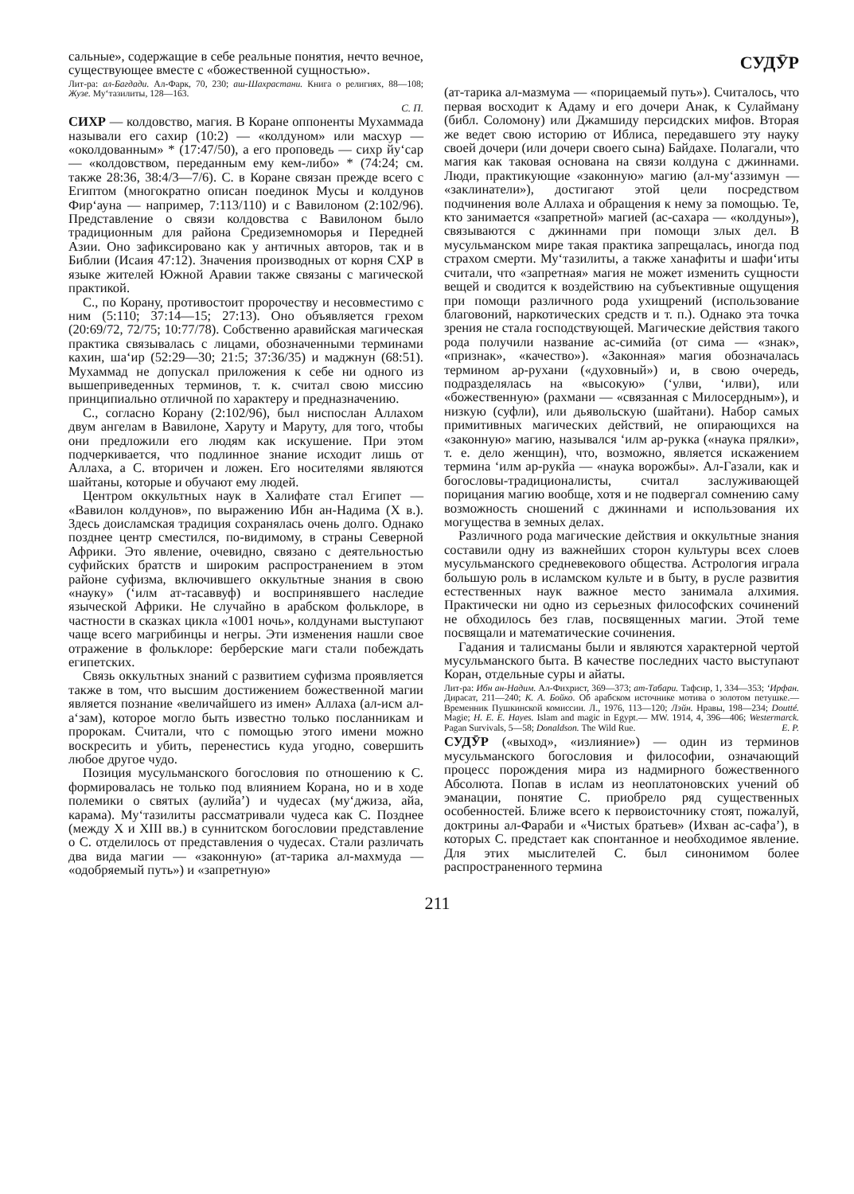сальные», содержащие в себе реальные понятия, нечто вечное, существующее вместе с «божественной сущностью».
Лит-ра: ал-Багдади. Ал-Фарк, 70, 230; аш-Шахрастани. Книга о религиях, 88—108; Жузе. Му‘тазилиты, 128—163.
С. П.
СИХР — колдовство, магия. В Коране оппоненты Мухаммада называли его сахир (10:2) — «колдуном» или масхур — «околдованным» * (17:47/50), а его проповедь — сихр йу‘сар — «колдовством, переданным ему кем-либо» * (74:24; см. также 28:36, 38:4/3—7/6). С. в Коране связан прежде всего с Египтом (многократно описан поединок Мусы и колдунов Фир‘ауна — например, 7:113/110) и с Вавилоном (2:102/96). Представление о связи колдовства с Вавилоном было традиционным для района Средиземноморья и Передней Азии. Оно зафиксировано как у античных авторов, так и в Библии (Исаия 47:12). Значения производных от корня СХР в языке жителей Южной Аравии также связаны с магической практикой.
С., по Корану, противостоит пророчеству и несовместимо с ним (5:110; 37:14—15; 27:13). Оно объявляется грехом (20:69/72, 72/75; 10:77/78). Собственно аравийская магическая практика связывалась с лицами, обозначенными терминами кахин, ша‘ир (52:29—30; 21:5; 37:36/35) и маджнун (68:51). Мухаммад не допускал приложения к себе ни одного из вышеприведенных терминов, т. к. считал свою миссию принципиально отличной по характеру и предназначению.
С., согласно Корану (2:102/96), был ниспослан Аллахом двум ангелам в Вавилоне, Харуту и Маруту, для того, чтобы они предложили его людям как искушение. При этом подчеркивается, что подлинное знание исходит лишь от Аллаха, а С. вторичен и ложен. Его носителями являются шайтаны, которые и обучают ему людей.
Центром оккультных наук в Халифате стал Египет — «Вавилон колдунов», по выражению Ибн ан-Надима (X в.). Здесь доисламская традиция сохранялась очень долго. Однако позднее центр сместился, по-видимому, в страны Северной Африки. Это явление, очевидно, связано с деятельностью суфийских братств и широким распространением в этом районе суфизма, включившего оккультные знания в свою «науку» (‘илм ат-тасаввуф) и воспринявшего наследие языческой Африки. Не случайно в арабском фольклоре, в частности в сказках цикла «1001 ночь», колдунами выступают чаще всего магрибинцы и негры. Эти изменения нашли свое отражение в фольклоре: берберские маги стали побеждать египетских.
Связь оккультных знаний с развитием суфизма проявляется также в том, что высшим достижением божественной магии является познание «величайшего из имен» Аллаха (ал-исм ал-а‘зам), которое могло быть известно только посланникам и пророкам. Считали, что с помощью этого имени можно воскресить и убить, перенестись куда угодно, совершить любое другое чудо.
Позиция мусульманского богословия по отношению к С. формировалась не только под влиянием Корана, но и в ходе полемики о святых (аулийа’) и чудесах (му‘джиза, айа, карама). Му‘тазилиты рассматривали чудеса как С. Позднее (между X и XIII вв.) в суннитском богословии представление о С. отделилось от представления о чудесах. Стали различать два вида магии — «законную» (ат-тарика ал-махмуда — «одобряемый путь») и «запретную»
СУДӮР
(ат-тарика ал-мазмума — «порицаемый путь»). Считалось, что первая восходит к Адаму и его дочери Анак, к Сулайману (библ. Соломону) или Джамшиду персидских мифов. Вторая же ведет свою историю от Иблиса, передавшего эту науку своей дочери (или дочери своего сына) Байдахе. Полагали, что магия как таковая основана на связи колдуна с джиннами. Люди, практикующие «законную» магию (ал-му‘аззимун — «заклинатели»), достигают этой цели посредством подчинения воле Аллаха и обращения к нему за помощью. Те, кто занимается «запретной» магией (ас-сахара — «колдуны»), связываются с джиннами при помощи злых дел. В мусульманском мире такая практика запрещалась, иногда под страхом смерти. Му‘тазилиты, а также ханафиты и шафи‘иты считали, что «запретная» магия не может изменить сущности вещей и сводится к воздействию на субъективные ощущения при помощи различного рода ухищрений (использование благовоний, наркотических средств и т. п.). Однако эта точка зрения не стала господствующей. Магические действия такого рода получили название ас-симийа (от сима — «знак», «признак», «качество»). «Законная» магия обозначалась термином ар-рухани («духовный») и, в свою очередь, подразделялась на «высокую» (‘улви, ‘илви), или «божественную» (рахмани — «связанная с Милосердным»), и низкую (суфли), или дьявольскую (шайтани). Набор самых примитивных магических действий, не опирающихся на «законную» магию, назывался ‘илм ар-рукка («наука прялки», т. е. дело женщин), что, возможно, является искажением термина ‘илм ар-рукйа — «наука ворожбы». Ал-Газали, как и богословы-традиционалисты, считал заслуживающей порицания магию вообще, хотя и не подвергал сомнению саму возможность сношений с джиннами и использования их могущества в земных делах.
Различного рода магические действия и оккультные знания составили одну из важнейших сторон культуры всех слоев мусульманского средневекового общества. Астрология играла большую роль в исламском культе и в быту, в русле развития естественных наук важное место занимала алхимия. Практически ни одно из серьезных философских сочинений не обходилось без глав, посвященных магии. Этой теме посвящали и математические сочинения.
Гадания и талисманы были и являются характерной чертой мусульманского быта. В качестве последних часто выступают Коран, отдельные суры и айаты.
Лит-ра: Ибн ан-Надим. Ал-Фихрист, 369—373; ат-Табари. Тафсир, 1, 334—353; ‘Ирфан. Дирасат, 211—240; К. А. Бойко. Об арабском источнике мотива о золотом петушке.— Временник Пушкинской комиссии. Л., 1976, 113—120; Лэйн. Нравы, 198—234; Doutté. Magie; H. E. E. Hayes. Islam and magic in Egypt.— MW. 1914, 4, 396—406; Westermarck. Pagan Survivals, 5—58; Donaldson. The Wild Rue. Е. Р.
СУДӮР («выход», «излияние») — один из терминов мусульманского богословия и философии, означающий процесс порождения мира из надмирного божественного Абсолюта. Попав в ислам из неоплатоновских учений об эманации, понятие С. приобрело ряд существенных особенностей. Ближе всего к первоисточнику стоят, пожалуй, доктрины ал-Фараби и «Чистых братьев» (Ихван ас-сафа’), в которых С. предстает как спонтанное и необходимое явление. Для этих мыслителей С. был синонимом более распространенного термина
211